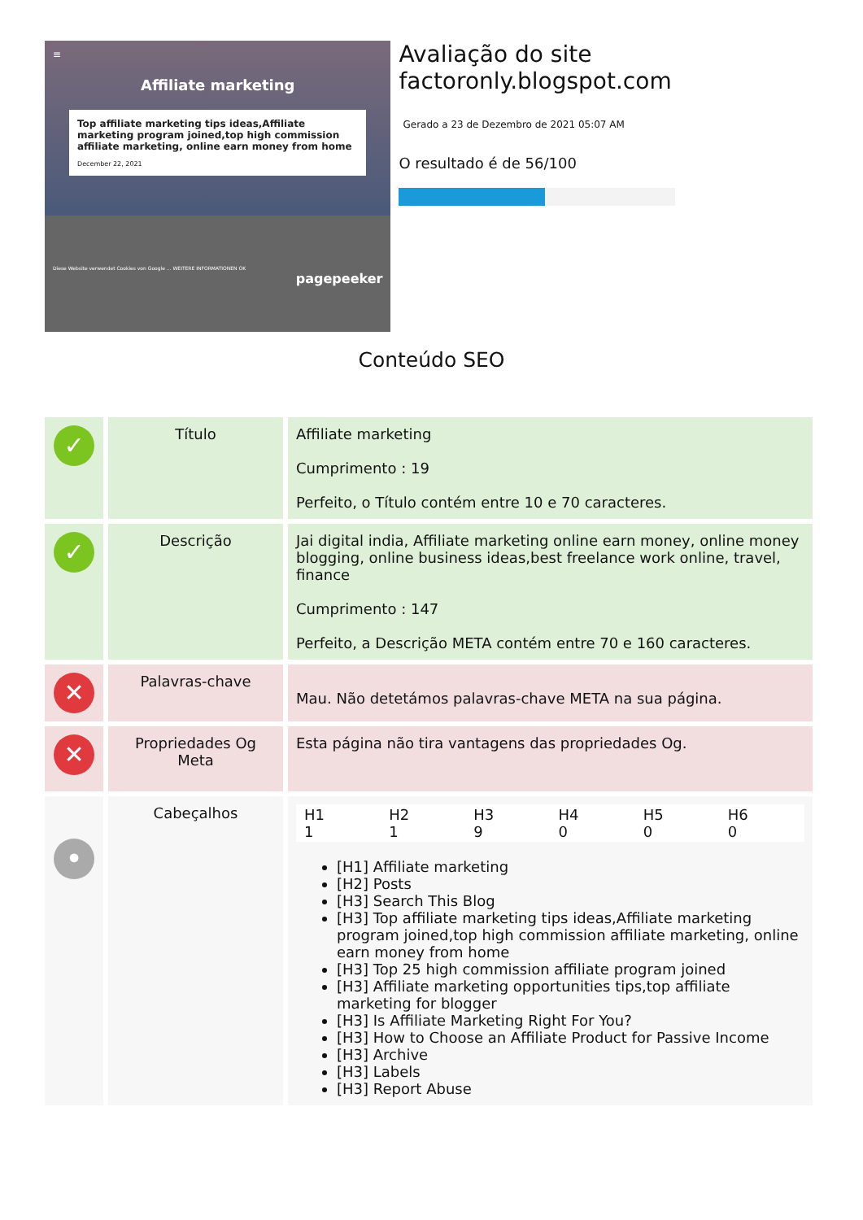≡
Affiliate marketing
Top affiliate marketing tips ideas,Affiliate marketing program joined,top high commission affiliate marketing, online earn money from home
December 22, 2021
Diese Website verwendet Cookies von Google ... WEITERE INFORMATIONEN OK
pagepeeker
Avaliação do site factoronly.blogspot.com
Gerado a 23 de Dezembro de 2021 05:07 AM
O resultado é de 56/100
Conteúdo SEO
| ✓ | Título | Affiliate marketing Cumprimento : 19 Perfeito, o Título contém entre 10 e 70 caracteres. |
| ✓ | Descrição | Jai digital india, Affiliate marketing online earn money, online money blogging, online business ideas,best freelance work online, travel, finance Cumprimento : 147 Perfeito, a Descrição META contém entre 70 e 160 caracteres. |
| ✕ | Palavras-chave | Mau. Não detetámos palavras-chave META na sua página. |
| ✕ | Propriedades Og Meta | Esta página não tira vantagens das propriedades Og. |
| • | Cabeçalhos | / H1 1 / H2 1 / H3 9 / H4 0 / H5 0 / H6 0 / [H1] Affiliate marketing [H2] Posts [H3] Search This Blog [H3] Top affiliate marketing tips ideas,Affiliate marketing program joined,top high commission affiliate marketing, online earn money from home [H3] Top 25 high commission affiliate program joined [H3] Affiliate marketing opportunities tips,top affiliate marketing for blogger [H3] Is Affiliate Marketing Right For You? [H3] How to Choose an Affiliate Product for Passive Income [H3] Archive [H3] Labels [H3] Report Abuse |